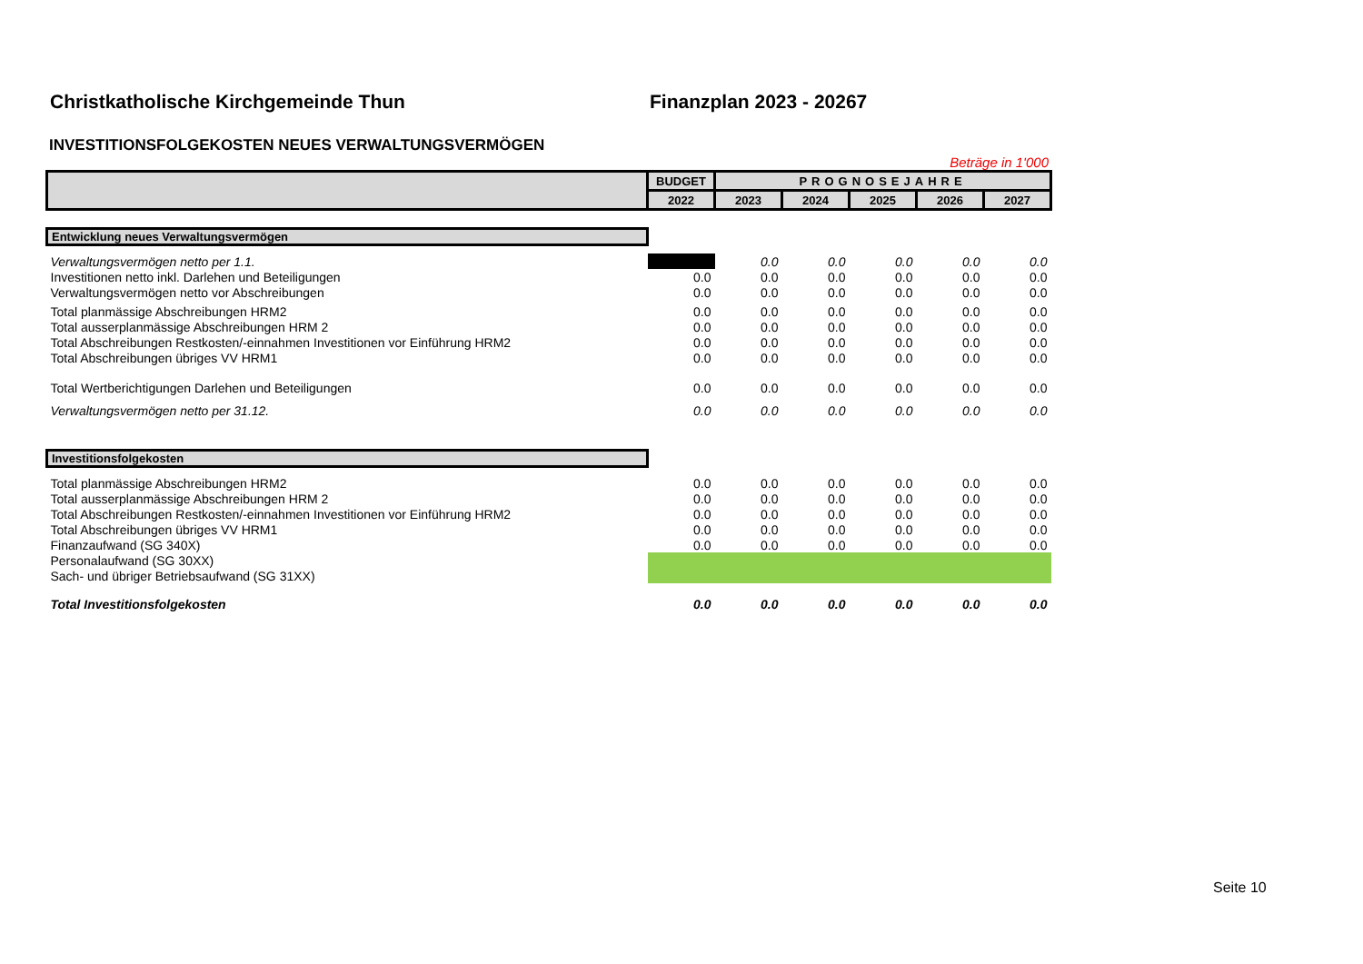Christkatholische Kirchgemeinde Thun Finanzplan 2023 - 20267
INVESTITIONSFOLGEKOSTEN NEUES VERWALTUNGSVERMÖGEN
Beträge in 1'000
| | BUDGET | PROGNOSEJAHRE | | | | |
| --- | --- | --- | --- | --- | --- | --- |
| | 2022 | 2023 | 2024 | 2025 | 2026 | 2027 |
| Entwicklung neues Verwaltungsvermögen | | | | | | |
| Verwaltungsvermögen netto per 1.1. | | 0.0 | 0.0 | 0.0 | 0.0 | 0.0 |
| Investitionen netto inkl. Darlehen und Beteiligungen | 0.0 | 0.0 | 0.0 | 0.0 | 0.0 | 0.0 |
| Verwaltungsvermögen netto vor Abschreibungen | 0.0 | 0.0 | 0.0 | 0.0 | 0.0 | 0.0 |
| Total planmässige Abschreibungen HRM2 | 0.0 | 0.0 | 0.0 | 0.0 | 0.0 | 0.0 |
| Total ausserplanmässige Abschreibungen HRM 2 | 0.0 | 0.0 | 0.0 | 0.0 | 0.0 | 0.0 |
| Total Abschreibungen Restkosten/-einnahmen Investitionen vor Einführung HRM2 | 0.0 | 0.0 | 0.0 | 0.0 | 0.0 | 0.0 |
| Total Abschreibungen übriges VV HRM1 | 0.0 | 0.0 | 0.0 | 0.0 | 0.0 | 0.0 |
| Total Wertberichtigungen Darlehen und Beteiligungen | 0.0 | 0.0 | 0.0 | 0.0 | 0.0 | 0.0 |
| Verwaltungsvermögen netto per 31.12. | 0.0 | 0.0 | 0.0 | 0.0 | 0.0 | 0.0 |
| Investitionsfolgekosten | | | | | | |
| Total planmässige Abschreibungen HRM2 | 0.0 | 0.0 | 0.0 | 0.0 | 0.0 | 0.0 |
| Total ausserplanmässige Abschreibungen HRM 2 | 0.0 | 0.0 | 0.0 | 0.0 | 0.0 | 0.0 |
| Total Abschreibungen Restkosten/-einnahmen Investitionen vor Einführung HRM2 | 0.0 | 0.0 | 0.0 | 0.0 | 0.0 | 0.0 |
| Total Abschreibungen übriges VV HRM1 | 0.0 | 0.0 | 0.0 | 0.0 | 0.0 | 0.0 |
| Finanzaufwand (SG 340X) | 0.0 | 0.0 | 0.0 | 0.0 | 0.0 | 0.0 |
| Personalaufwand (SG 30XX) | | | | | | |
| Sach- und übriger Betriebsaufwand (SG 31XX) | | | | | | |
| Total Investitionsfolgekosten | 0.0 | 0.0 | 0.0 | 0.0 | 0.0 | 0.0 |
Seite 10